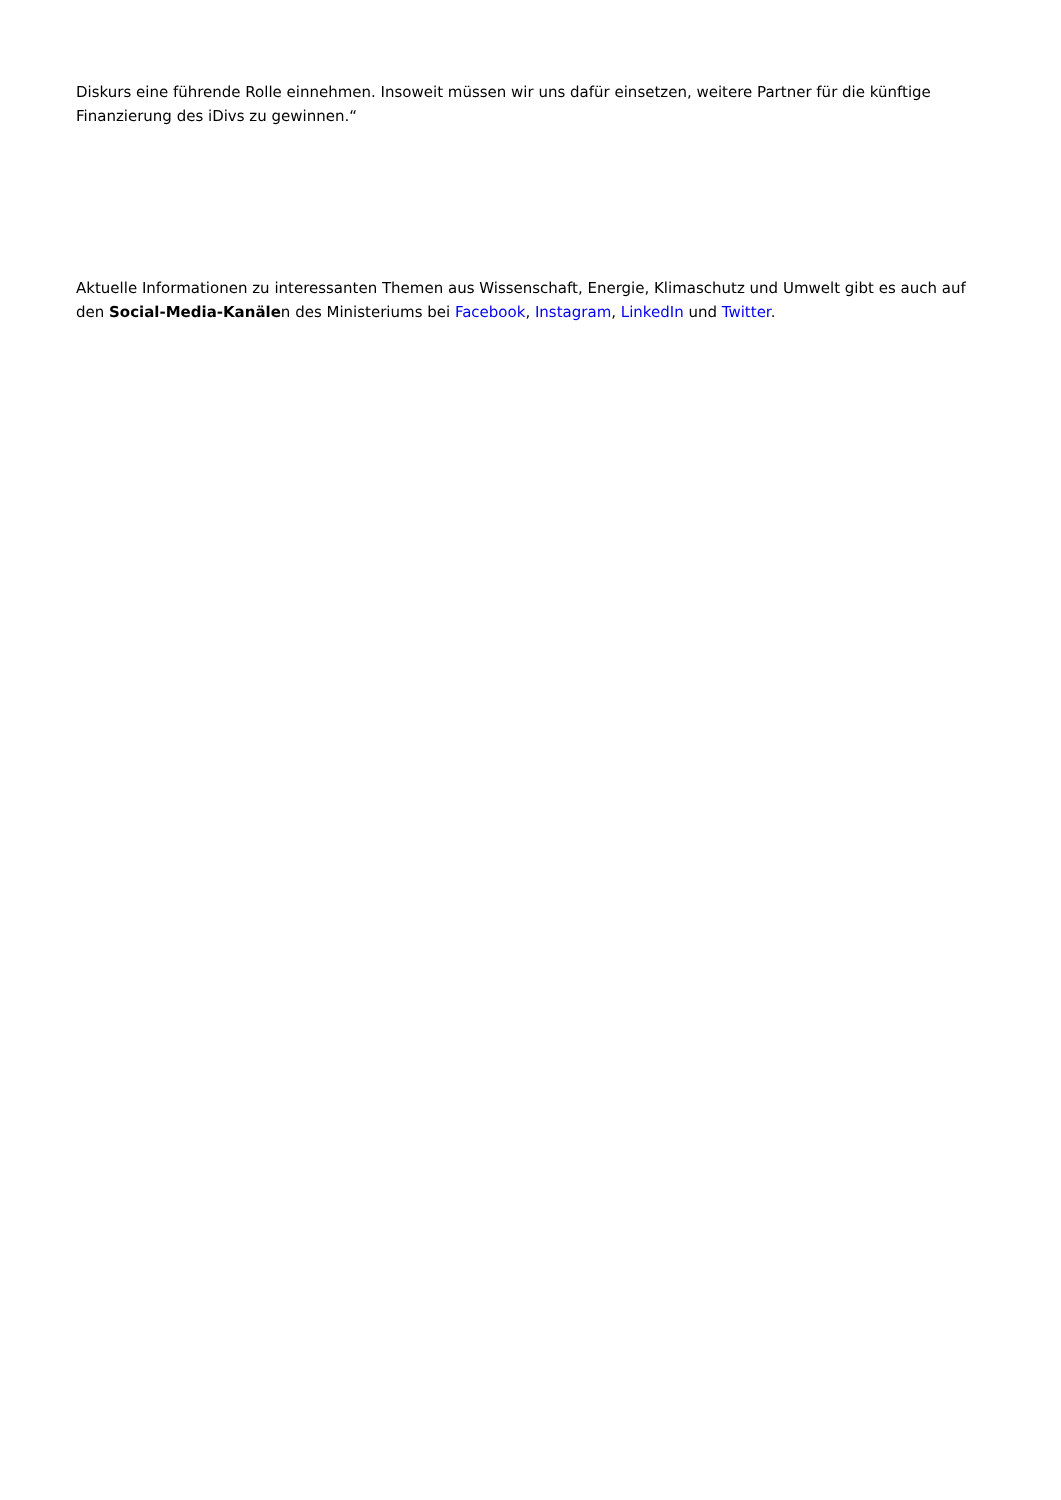Diskurs eine führende Rolle einnehmen. Insoweit müssen wir uns dafür einsetzen, weitere Partner für die künftige Finanzierung des iDivs zu gewinnen.“
Aktuelle Informationen zu interessanten Themen aus Wissenschaft, Energie, Klimaschutz und Umwelt gibt es auch auf den Social-Media-Kanälen des Ministeriums bei Facebook, Instagram, LinkedIn und Twitter.